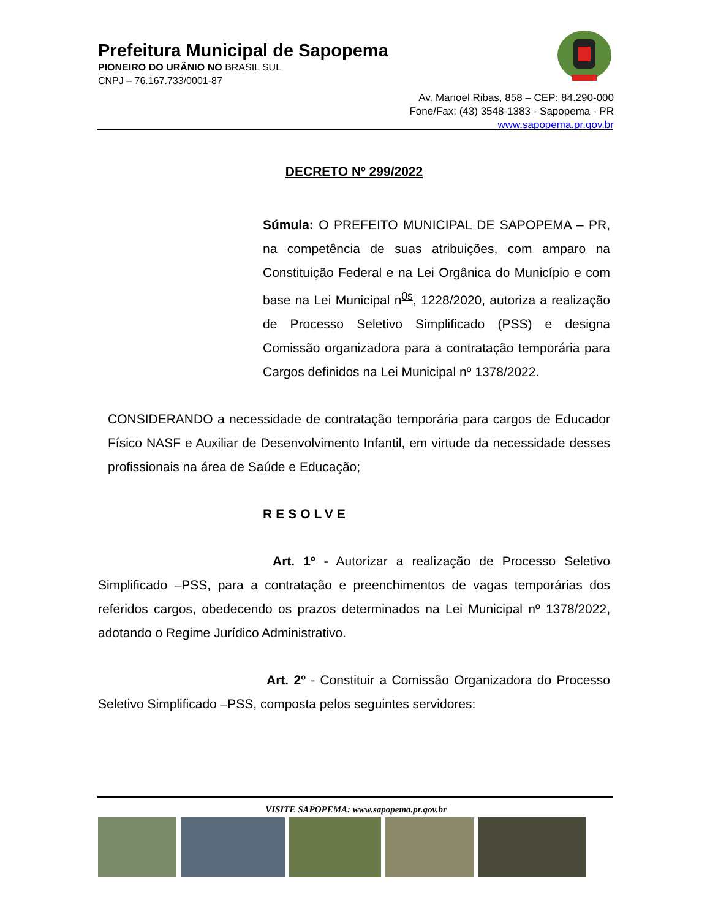Prefeitura Municipal de Sapopema
PIONEIRO DO URÂNIO NO BRASIL SUL
CNPJ – 76.167.733/0001-87
Av. Manoel Ribas, 858 – CEP: 84.290-000
Fone/Fax: (43) 3548-1383 - Sapopema - PR
www.sapopema.pr.gov.br
DECRETO Nº 299/2022
Súmula: O PREFEITO MUNICIPAL DE SAPOPEMA – PR, na competência de suas atribuições, com amparo na Constituição Federal e na Lei Orgânica do Município e com base na Lei Municipal n<sup>0s</sup>, 1228/2020, autoriza a realização de Processo Seletivo Simplificado (PSS) e designa Comissão organizadora para a contratação temporária para Cargos definidos na Lei Municipal nº 1378/2022.
CONSIDERANDO a necessidade de contratação temporária para cargos de Educador Físico NASF e Auxiliar de Desenvolvimento Infantil, em virtude da necessidade desses profissionais na área de Saúde e Educação;
RESOLVE
Art. 1º - Autorizar a realização de Processo Seletivo Simplificado –PSS, para a contratação e preenchimentos de vagas temporárias dos referidos cargos, obedecendo os prazos determinados na Lei Municipal nº 1378/2022, adotando o Regime Jurídico Administrativo.
Art. 2º - Constituir a Comissão Organizadora do Processo Seletivo Simplificado –PSS, composta pelos seguintes servidores:
VISITE SAPOPEMA: www.sapopema.pr.gov.br